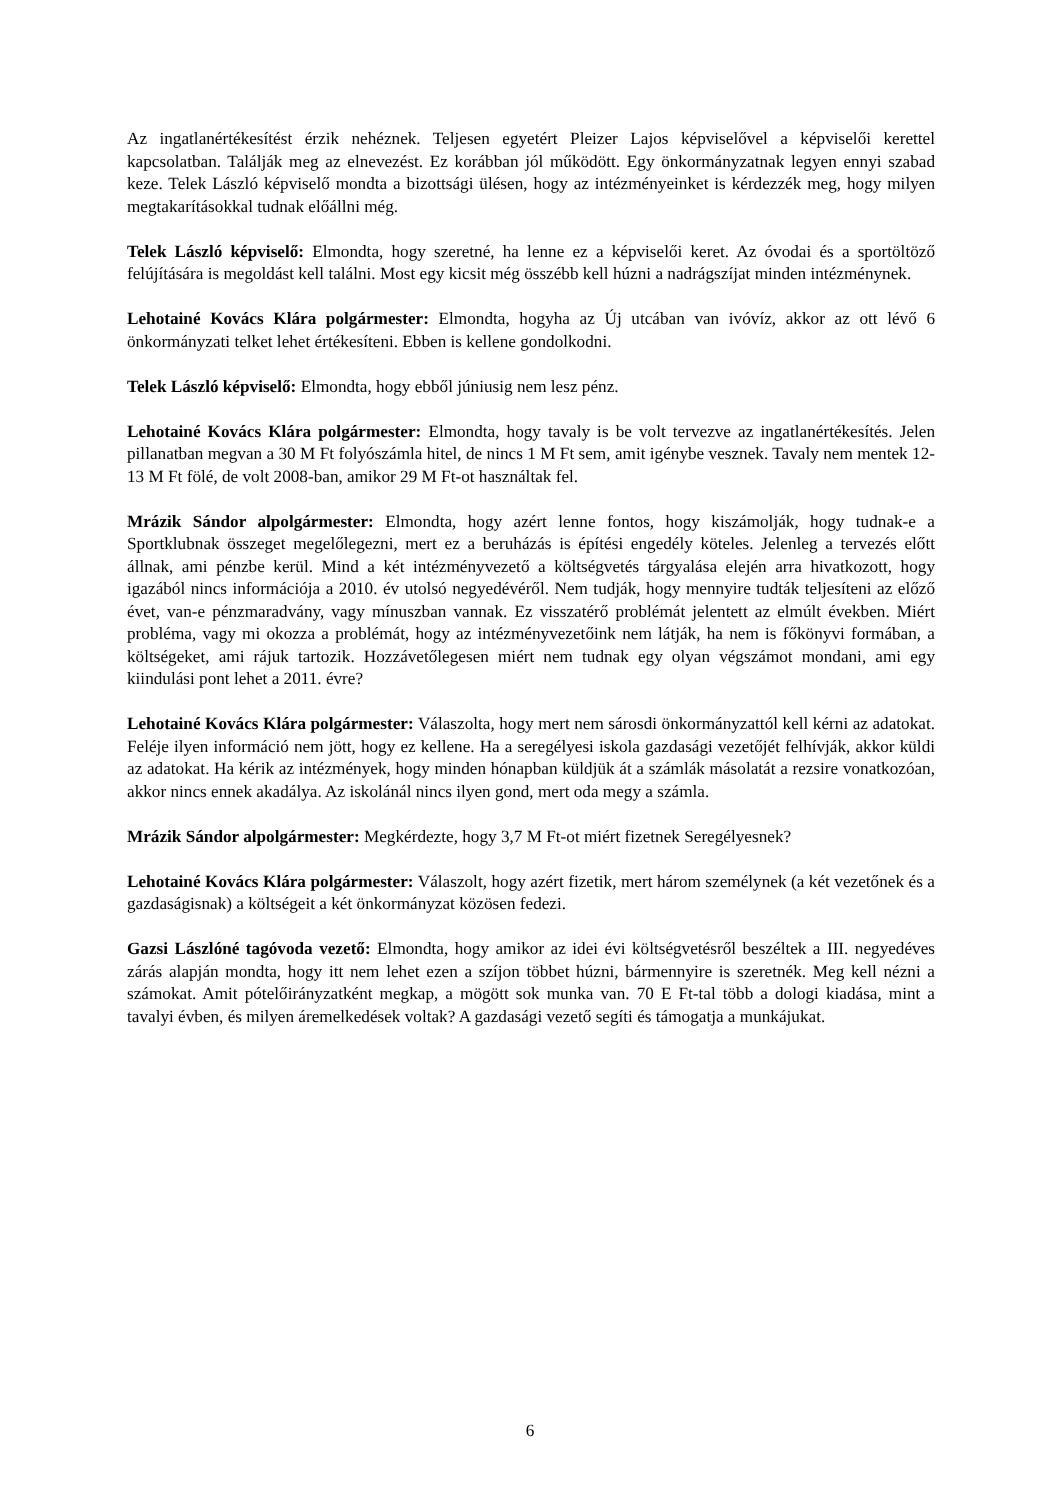Az ingatlanértékesítést érzik nehéznek. Teljesen egyetért Pleizer Lajos képviselővel a képviselői kerettel kapcsolatban. Találják meg az elnevezést. Ez korábban jól működött. Egy önkormányzatnak legyen ennyi szabad keze. Telek László képviselő mondta a bizottsági ülésen, hogy az intézményeinket is kérdezzék meg, hogy milyen megtakarításokkal tudnak előállni még.
Telek László képviselő: Elmondta, hogy szeretné, ha lenne ez a képviselői keret. Az óvodai és a sportöltöző felújítására is megoldást kell találni. Most egy kicsit még összébb kell húzni a nadrágszíjat minden intézménynek.
Lehotainé Kovács Klára polgármester: Elmondta, hogyha az Új utcában van ivóvíz, akkor az ott lévő 6 önkormányzati telket lehet értékesíteni. Ebben is kellene gondolkodni.
Telek László képviselő: Elmondta, hogy ebből júniusig nem lesz pénz.
Lehotainé Kovács Klára polgármester: Elmondta, hogy tavaly is be volt tervezve az ingatlanértékesítés. Jelen pillanatban megvan a 30 M Ft folyószámla hitel, de nincs 1 M Ft sem, amit igénybe vesznek. Tavaly nem mentek 12-13 M Ft fölé, de volt 2008-ban, amikor 29 M Ft-ot használtak fel.
Mrázik Sándor alpolgármester: Elmondta, hogy azért lenne fontos, hogy kiszámolják, hogy tudnak-e a Sportklubnak összeget megelőlegezni, mert ez a beruházás is építési engedély köteles. Jelenleg a tervezés előtt állnak, ami pénzbe kerül. Mind a két intézményvezető a költségvetés tárgyalása elején arra hivatkozott, hogy igazából nincs információja a 2010. év utolsó negyedévéről. Nem tudják, hogy mennyire tudták teljesíteni az előző évet, van-e pénzmaradvány, vagy mínuszban vannak. Ez visszatérő problémát jelentett az elmúlt években. Miért probléma, vagy mi okozza a problémát, hogy az intézményvezetőink nem látják, ha nem is főkönyvi formában, a költségeket, ami rájuk tartozik. Hozzávetőlegesen miért nem tudnak egy olyan végszámot mondani, ami egy kiindulási pont lehet a 2011. évre?
Lehotainé Kovács Klára polgármester: Válaszolta, hogy mert nem sárosdi önkormányzattól kell kérni az adatokat. Feléje ilyen információ nem jött, hogy ez kellene. Ha a seregélyesi iskola gazdasági vezetőjét felhívják, akkor küldi az adatokat. Ha kérik az intézmények, hogy minden hónapban küldjük át a számlák másolatát a rezsire vonatkozóan, akkor nincs ennek akadálya. Az iskolánál nincs ilyen gond, mert oda megy a számla.
Mrázik Sándor alpolgármester: Megkérdezte, hogy 3,7 M Ft-ot miért fizetnek Seregélyesnek?
Lehotainé Kovács Klára polgármester: Válaszolt, hogy azért fizetik, mert három személynek (a két vezetőnek és a gazdaságisnak) a költségeit a két önkormányzat közösen fedezi.
Gazsi Lászlóné tagóvoda vezető: Elmondta, hogy amikor az idei évi költségvetésről beszéltek a III. negyedéves zárás alapján mondta, hogy itt nem lehet ezen a szíjon többet húzni, bármennyire is szeretnék. Meg kell nézni a számokat. Amit pótelőirányzatként megkap, a mögött sok munka van. 70 E Ft-tal több a dologi kiadása, mint a tavalyi évben, és milyen áremelkedések voltak? A gazdasági vezető segíti és támogatja a munkájukat.
6